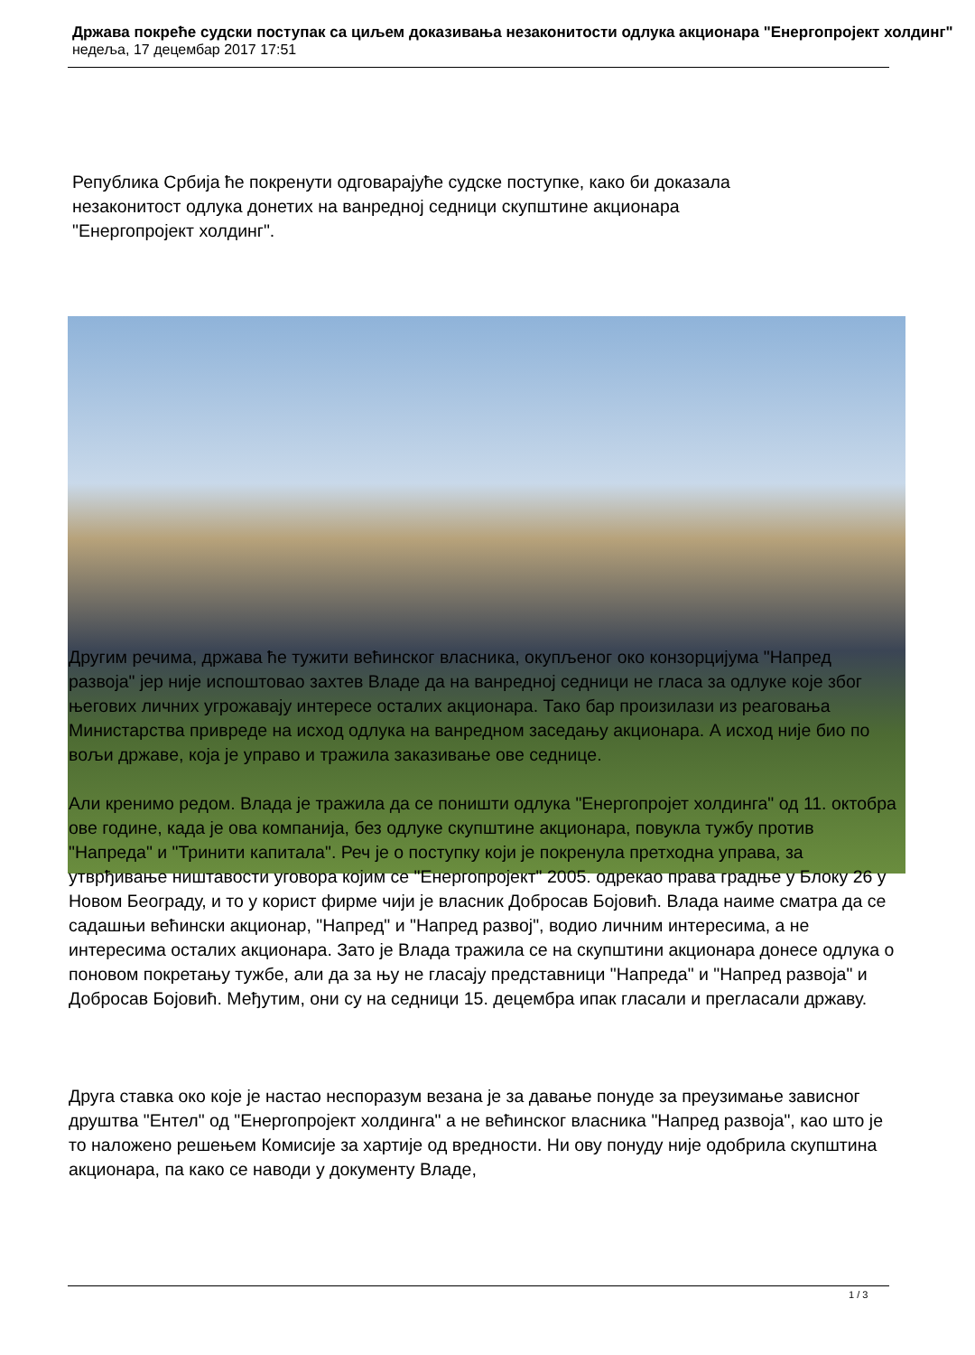Држава покреће судски поступак са циљем доказивања незаконитости одлука акционара "Енергопројект холдинг"
недеља, 17 децембар 2017 17:51
Република Србија ће покренути одговарајуће судске поступке, како би доказала
незаконитост одлука донетих на ванредној седници скупштине акционара
"Енергопројект холдинг".
Другим речима, држава ће тужити већинског власника, окупљеног око конзорцијума "Напред развоја" јер није испоштовао захтев Владе да на ванредној седници не гласа за одлуке које због његових личних угрожавају интересе осталих акционара. Тако бар произилази из реаговања Министарства привреде на исход одлука на ванредном заседању акционара. А исход није био по вољи државе, која је управо и тражила заказивање ове седнице.
Али кренимо редом. Влада је тражила да се поништи одлука "Енергопројет холдинга" од 11. октобра ове године, када је ова компанија, без одлуке скупштине акционара, повукла тужбу против "Напреда" и "Тринити капитала". Реч је о поступку који је покренула претходна управа, за утврђивање ништавости уговора којим се "Енергопројект" 2005. одрекао права градње у Блоку 26 у Новом Београду, и то у корист фирме чији је власник Добросав Бојовић. Влада наиме сматра да се садашњи већински акционар, "Напред" и "Напред развој", водио личним интересима, а не интересима осталих акционара. Зато је Влада тражила се на скупштини акционара донесе одлука о поновом покретању тужбе, али да за њу не гласају представници "Напреда" и "Напред развоја" и Добросав Бојовић. Међутим, они су на седници 15. децембра ипак гласали и прегласали државу.
Друга ставка око које је настао неспоразум везана је за давање понуде за преузимање зависног друштва "Ентел" од "Енергопројект холдинга" а не већинског власника "Напред развоја", као што је то наложено решењем Комисије за хартије од вредности. Ни ову понуду није одобрила скупштина акционара, па како се наводи у документу Владе,
1 / 3